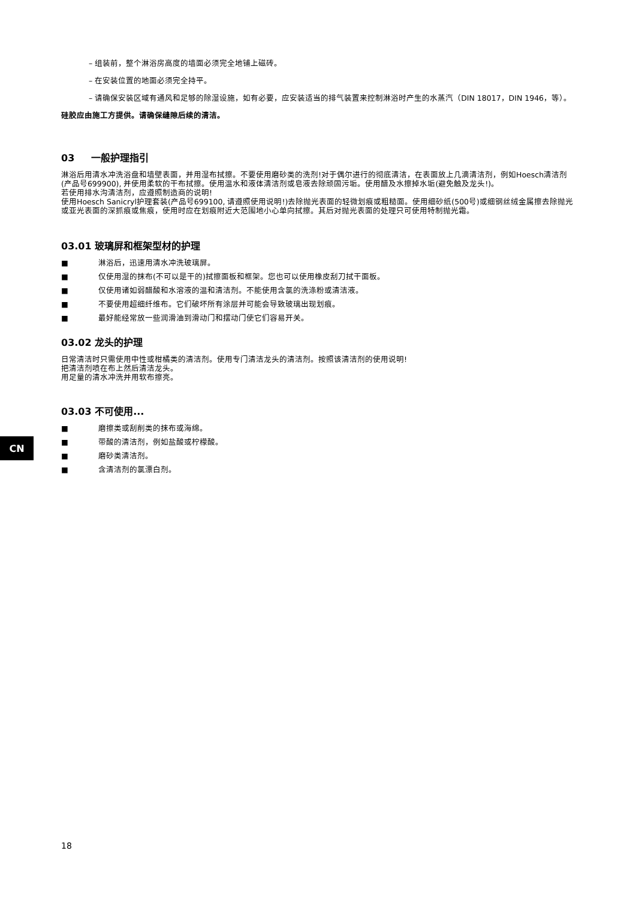– 组装前，整个淋浴房高度的墙面必须完全地铺上磁砖。
– 在安装位置的地面必须完全持平。
– 请确保安装区域有通风和足够的除湿设施，如有必要，应安装适当的排气装置来控制淋浴时产生的水蒸汽（DIN 18017，DIN 1946，等）。
硅胶应由施工方提供。请确保缝隙后续的清洁。
03 一般护理指引
淋浴后用清水冲洗浴盘和墙壁表面，并用湿布拭擦。不要使用磨砂类的洗剂!对于偶尔进行的彻底清洁，在表面放上几滴清洁剂，例如Hoesch清洁剂(产品号699900), 并使用柔软的干布拭擦。使用温水和液体清洁剂或皂液去除顽固污垢。使用醋及水擦掉水垢(避免触及龙头!)。
若使用排水沟清洁剂，应遵照制造商的说明!
使用Hoesch Sanicryl护理套装(产品号699100, 请遵照使用说明!)去除抛光表面的轻微划痕或粗糙面。使用细砂纸(500号)或细钢丝绒金属擦去除抛光或亚光表面的深抓痕或焦痕，使用时应在划痕附近大范围地小心单向拭擦。其后对抛光表面的处理只可使用特制抛光霜。
03.01 玻璃屏和框架型材的护理
■ 淋浴后，迅速用清水冲洗玻璃屏。
■ 仅使用湿的抹布(不可以是干的)拭擦面板和框架。您也可以使用橡皮刮刀拭干面板。
■ 仅使用诸如弱醋酸和水溶液的温和清洁剂。不能使用含氯的洗涤粉或清洁液。
■ 不要使用超细纤维布。它们破坏所有涂层并可能会导致玻璃出现划痕。
■ 最好能经常放一些润滑油到滑动门和摆动门使它们容易开关。
03.02 龙头的护理
日常清洁时只需使用中性或柑橘类的清洁剂。使用专门清洁龙头的清洁剂。按照该清洁剂的使用说明!
把清洁剂喷在布上然后清洁龙头。
用足量的清水冲洗并用软布擦亮。
03.03 不可使用...
■ 磨擦类或刮削类的抹布或海绵。
■ 带酸的清洁剂，例如盐酸或柠檬酸。
■ 磨砂类清洁剂。
■ 含清洁剂的氯漂白剂。
CN
18